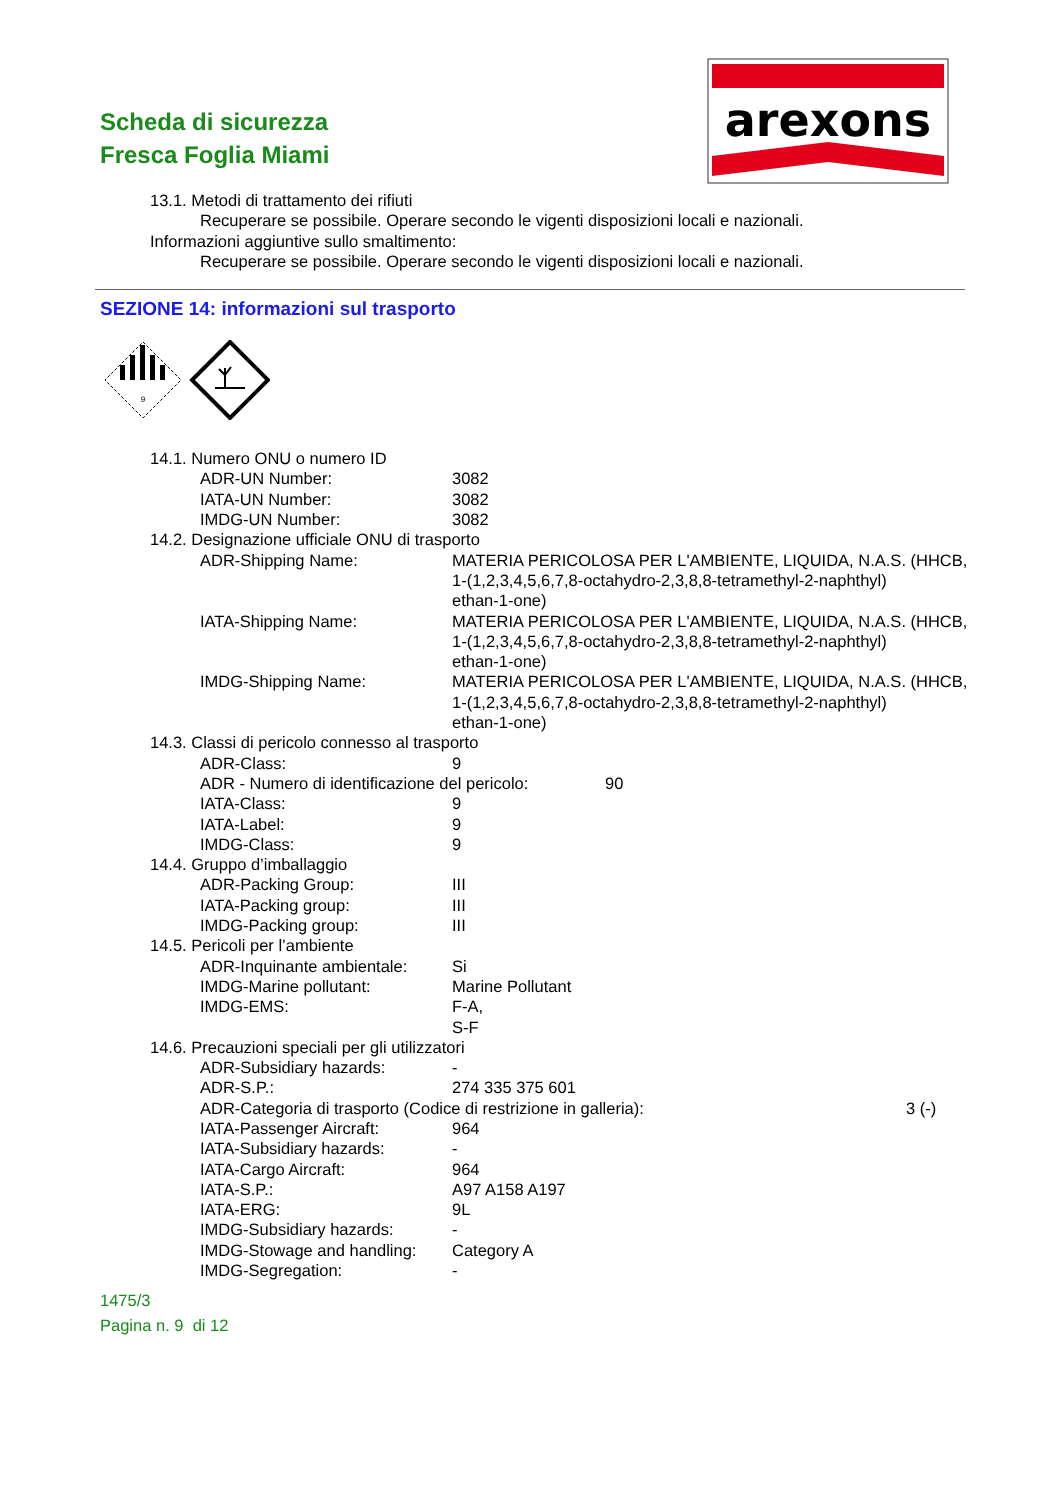Scheda di sicurezza
Fresca Foglia Miami
arexons
13.1. Metodi di trattamento dei rifiuti
Recuperare se possibile. Operare secondo le vigenti disposizioni locali e nazionali.
Informazioni aggiuntive sullo smaltimento:
Recuperare se possibile. Operare secondo le vigenti disposizioni locali e nazionali.
SEZIONE 14: informazioni sul trasporto
9
14.1. Numero ONU o numero ID
ADR-UN Number: 3082
IATA-UN Number: 3082
IMDG-UN Number: 3082
14.2. Designazione ufficiale ONU di trasporto
ADR-Shipping Name: MATERIA PERICOLOSA PER L'AMBIENTE, LIQUIDA, N.A.S. (HHCB,
1-(1,2,3,4,5,6,7,8-octahydro-2,3,8,8-tetramethyl-2-naphthyl)
ethan-1-one)
IATA-Shipping Name: MATERIA PERICOLOSA PER L'AMBIENTE, LIQUIDA, N.A.S. (HHCB,
1-(1,2,3,4,5,6,7,8-octahydro-2,3,8,8-tetramethyl-2-naphthyl)
ethan-1-one)
IMDG-Shipping Name: MATERIA PERICOLOSA PER L'AMBIENTE, LIQUIDA, N.A.S. (HHCB,
1-(1,2,3,4,5,6,7,8-octahydro-2,3,8,8-tetramethyl-2-naphthyl)
ethan-1-one)
14.3. Classi di pericolo connesso al trasporto
ADR-Class: 9
ADR - Numero di identificazione del pericolo: 90
IATA-Class: 9
IATA-Label: 9
IMDG-Class: 9
14.4. Gruppo d’imballaggio
ADR-Packing Group: III
IATA-Packing group: III
IMDG-Packing group: III
14.5. Pericoli per l’ambiente
ADR-Inquinante ambientale: Si
IMDG-Marine pollutant: Marine Pollutant
IMDG-EMS: F-A,
S-F
14.6. Precauzioni speciali per gli utilizzatori
ADR-Subsidiary hazards: -
ADR-S.P.: 274 335 375 601
ADR-Categoria di trasporto (Codice di restrizione in galleria): 3 (-)
IATA-Passenger Aircraft: 964
IATA-Subsidiary hazards: -
IATA-Cargo Aircraft: 964
IATA-S.P.: A97 A158 A197
IATA-ERG: 9L
IMDG-Subsidiary hazards: -
IMDG-Stowage and handling: Category A
IMDG-Segregation: -
1475/3
Pagina n. 9 di 12